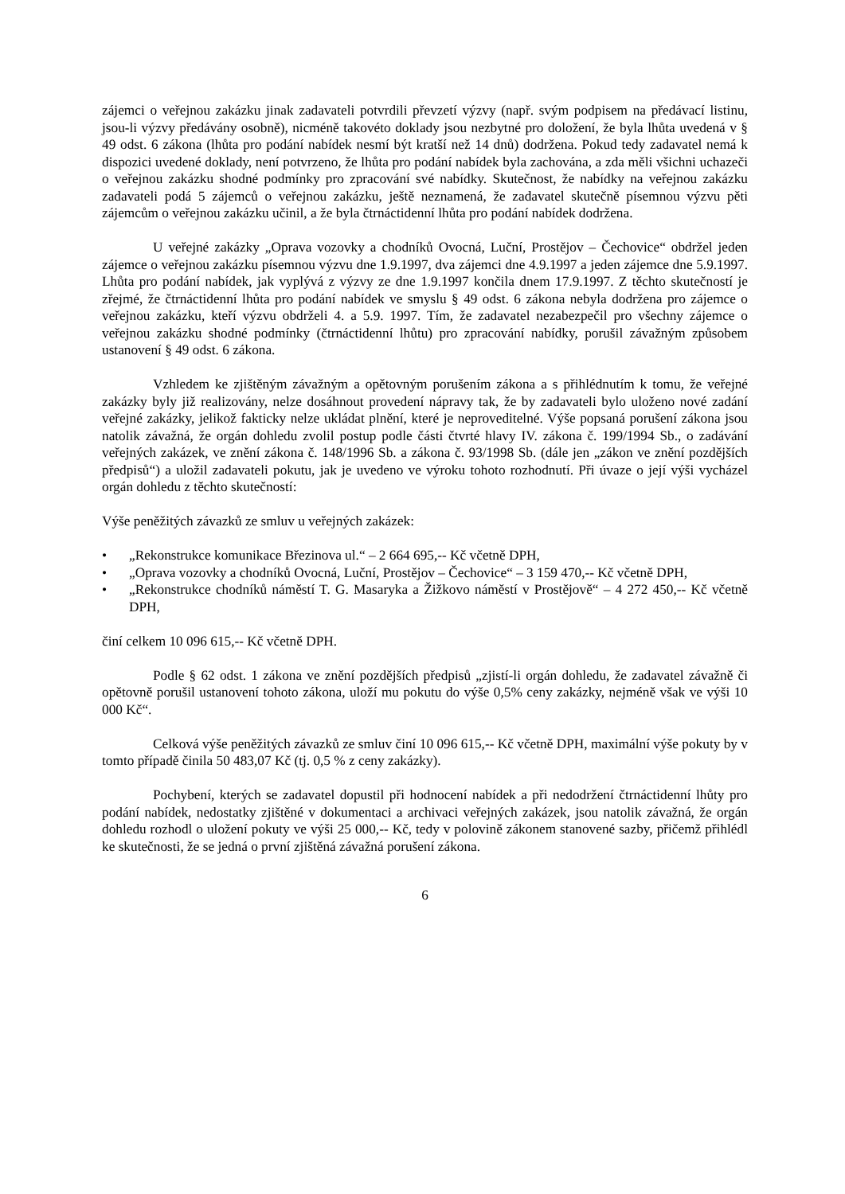zájemci o veřejnou zakázku jinak zadavateli potvrdili převzetí výzvy (např. svým podpisem na předávací listinu, jsou-li výzvy předávány osobně), nicméně takovéto doklady jsou nezbytné pro doložení, že byla lhůta uvedená v § 49 odst. 6 zákona (lhůta pro podání nabídek nesmí být kratší než 14 dnů) dodržena. Pokud tedy zadavatel nemá k dispozici uvedené doklady, není potvrzeno, že lhůta pro podání nabídek byla zachována, a zda měli všichni uchazeči o veřejnou zakázku shodné podmínky pro zpracování své nabídky. Skutečnost, že nabídky na veřejnou zakázku zadavateli podá 5 zájemců o veřejnou zakázku, ještě neznamená, že zadavatel skutečně písemnou výzvu pěti zájemcům o veřejnou zakázku učinil, a že byla čtrnáctidenní lhůta pro podání nabídek dodržena.
U veřejné zakázky „Oprava vozovky a chodníků Ovocná, Luční, Prostějov – Čechovice“ obdržel jeden zájemce o veřejnou zakázku písemnou výzvu dne 1.9.1997, dva zájemci dne 4.9.1997 a jeden zájemce dne 5.9.1997. Lhůta pro podání nabídek, jak vyplývá z výzvy ze dne 1.9.1997 končila dnem 17.9.1997. Z těchto skutečností je zřejmé, že čtrnáctidenní lhůta pro podání nabídek ve smyslu § 49 odst. 6 zákona nebyla dodržena pro zájemce o veřejnou zakázku, kteří výzvu obdrželi 4. a 5.9. 1997. Tím, že zadavatel nezabezpečil pro všechny zájemce o veřejnou zakázku shodné podmínky (čtrnáctidenní lhůtu) pro zpracování nabídky, porušil závažným způsobem ustanovení § 49 odst. 6 zákona.
Vzhledem ke zjištěným závažným a opětovným porušením zákona a s přihlédnutím k tomu, že veřejné zakázky byly již realizovány, nelze dosáhnout provedení nápravy tak, že by zadavateli bylo uloženo nové zadání veřejné zakázky, jelikož fakticky nelze ukládat plnění, které je neproveditelné. Výše popsaná porušení zákona jsou natolik závažná, že orgán dohledu zvolil postup podle části čtvrté hlavy IV. zákona č. 199/1994 Sb., o zadávání veřejných zakázek, ve znění zákona č. 148/1996 Sb. a zákona č. 93/1998 Sb. (dále jen „zákon ve znění pozdějších předpisů“) a uložil zadavateli pokutu, jak je uvedeno ve výroku tohoto rozhodnutí. Při úvaze o její výši vycházel orgán dohledu z těchto skutečností:
Výše peněžitých závazků ze smluv u veřejných zakázek:
• „Rekonstrukce komunikace Březinova ul.“ – 2 664 695,-- Kč včetně DPH,
• „Oprava vozovky a chodníků Ovocná, Luční, Prostějov – Čechovice“ – 3 159 470,-- Kč včetně DPH,
• „Rekonstrukce chodníků náměstí T. G. Masaryka a Žižkovo náměstí v Prostějově“ – 4 272 450,-- Kč včetně DPH,
činí celkem 10 096 615,-- Kč včetně DPH.
Podle § 62 odst. 1 zákona ve znění pozdějších předpisů „zjistí-li orgán dohledu, že zadavatel závažně či opětovně porušil ustanovení tohoto zákona, uloží mu pokutu do výše 0,5% ceny zakázky, nejméně však ve výši 10 000 Kč“.
Celková výše peněžitých závazků ze smluv činí 10 096 615,-- Kč včetně DPH, maximální výše pokuty by v tomto případě činila 50 483,07 Kč (tj. 0,5 % z ceny zakázky).
Pochybení, kterých se zadavatel dopustil při hodnocení nabídek a při nedodržení čtrnáctidenní lhůty pro podání nabídek, nedostatky zjištěné v dokumentaci a archivaci veřejných zakázek, jsou natolik závažná, že orgán dohledu rozhodl o uložení pokuty ve výši 25 000,-- Kč, tedy v polovině zákonem stanovené sazby, přičemž přihlédl ke skutečnosti, že se jedná o první zjištěná závažná porušení zákona.
6